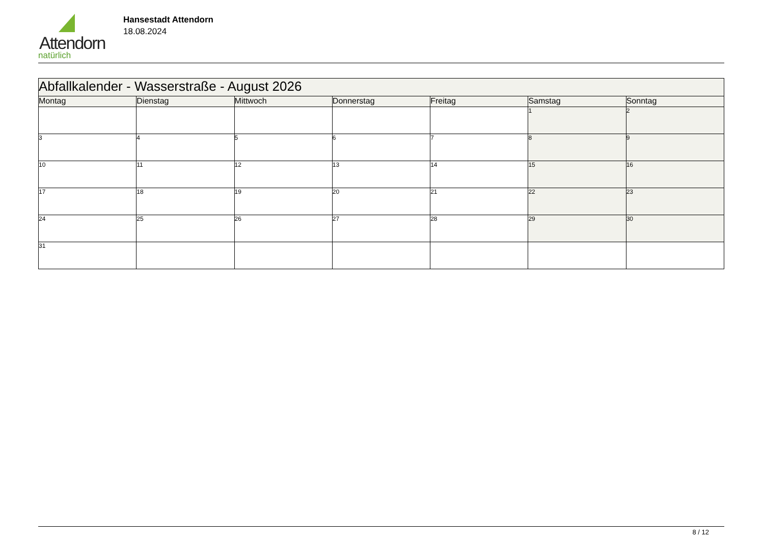Attendorn
natürlich
Hansestadt Attendorn
18.08.2024
| Abfallkalender - Wasserstraße - August 2026 | | | | | | |
| --- | --- | --- | --- | --- | --- | --- |
| Montag | Dienstag | Mittwoch | Donnerstag | Freitag | Samstag | Sonntag |
| | | | | | 1 | 2 |
| 3 | 4 | 5 | 6 | 7 | 8 | 9 |
| 10 | 11 | 12 | 13 | 14 | 15 | 16 |
| 17 | 18 | 19 | 20 | 21 | 22 | 23 |
| 24 | 25 | 26 | 27 | 28 | 29 | 30 |
| 31 | | | | | | |
8 / 12